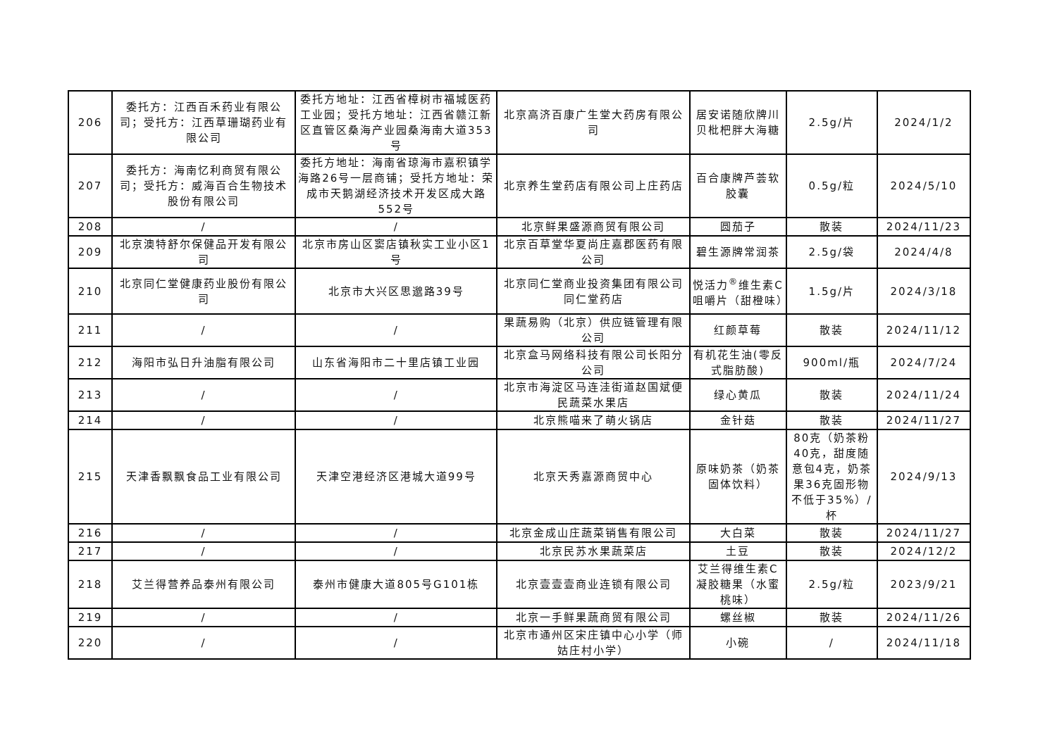| 206 | 委托方：江西百禾药业有限公司；受托方：江西草珊瑚药业有限公司 | 委托方地址：江西省樟树市福城医药工业园；受托方地址：江西省赣江新区直管区桑海产业园桑海南大道353号 | 北京高济百康广生堂大药房有限公司 | 居安诺随欣牌川贝枇杷胖大海糖 | 2.5g/片 | 2024/1/2 |
| 207 | 委托方：海南忆利商贸有限公司；受托方：威海百合生物技术股份有限公司 | 委托方地址：海南省琼海市嘉积镇学海路26号一层商铺；受托方地址：荣成市天鹅湖经济技术开发区成大路552号 | 北京养生堂药店有限公司上庄药店 | 百合康牌芦荟软胶囊 | 0.5g/粒 | 2024/5/10 |
| 208 | / | / | 北京鲜果盛源商贸有限公司 | 圆茄子 | 散装 | 2024/11/23 |
| 209 | 北京澳特舒尔保健品开发有限公司 | 北京市房山区窦店镇秋实工业小区1号 | 北京百草堂华夏尚庄嘉郡医药有限公司 | 碧生源牌常润茶 | 2.5g/袋 | 2024/4/8 |
| 210 | 北京同仁堂健康药业股份有限公司 | 北京市大兴区思邈路39号 | 北京同仁堂商业投资集团有限公司同仁堂药店 | 悦活力<sup>®</sup>维生素C咀嚼片（甜橙味） | 1.5g/片 | 2024/3/18 |
| 211 | / | / | 果蔬易购（北京）供应链管理有限公司 | 红颜草莓 | 散装 | 2024/11/12 |
| 212 | 海阳市弘日升油脂有限公司 | 山东省海阳市二十里店镇工业园 | 北京盒马网络科技有限公司长阳分公司 | 有机花生油(零反式脂肪酸) | 900ml/瓶 | 2024/7/24 |
| 213 | / | / | 北京市海淀区马连洼街道赵国斌便民蔬菜水果店 | 绿心黄瓜 | 散装 | 2024/11/24 |
| 214 | / | / | 北京熊喵来了萌火锅店 | 金针菇 | 散装 | 2024/11/27 |
| 215 | 天津香飘飘食品工业有限公司 | 天津空港经济区港城大道99号 | 北京天秀嘉源商贸中心 | 原味奶茶（奶茶固体饮料） | 80克（奶茶粉40克，甜度随意包4克，奶茶果36克固形物不低于35%）/杯 | 2024/9/13 |
| 216 | / | / | 北京金成山庄蔬菜销售有限公司 | 大白菜 | 散装 | 2024/11/27 |
| 217 | / | / | 北京民苏水果蔬菜店 | 土豆 | 散装 | 2024/12/2 |
| 218 | 艾兰得营养品泰州有限公司 | 泰州市健康大道805号G101栋 | 北京壹壹壹商业连锁有限公司 | 艾兰得维生素C凝胶糖果（水蜜桃味） | 2.5g/粒 | 2023/9/21 |
| 219 | / | / | 北京一手鲜果蔬商贸有限公司 | 螺丝椒 | 散装 | 2024/11/26 |
| 220 | / | / | 北京市通州区宋庄镇中心小学（师姑庄村小学） | 小碗 | / | 2024/11/18 |